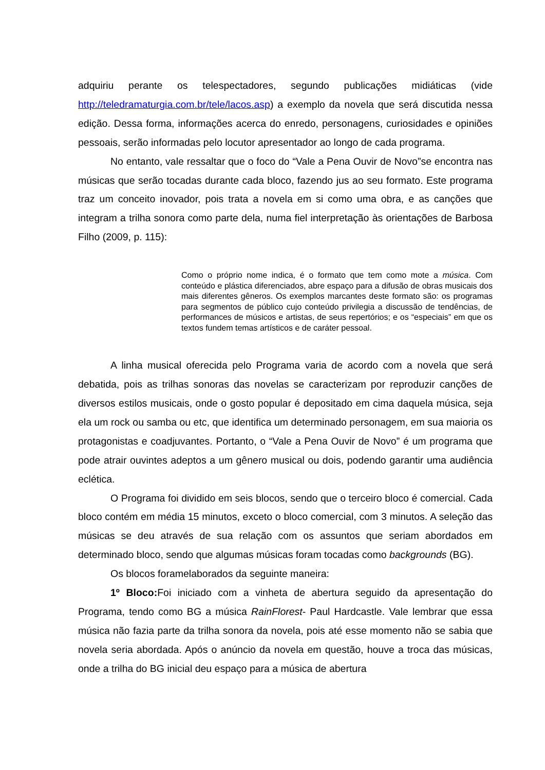adquiriu perante os telespectadores, segundo publicações midiáticas (vide http://teledramaturgia.com.br/tele/lacos.asp) a exemplo da novela que será discutida nessa edição. Dessa forma, informações acerca do enredo, personagens, curiosidades e opiniões pessoais, serão informadas pelo locutor apresentador ao longo de cada programa.
No entanto, vale ressaltar que o foco do “Vale a Pena Ouvir de Novo”se encontra nas músicas que serão tocadas durante cada bloco, fazendo jus ao seu formato. Este programa traz um conceito inovador, pois trata a novela em si como uma obra, e as canções que integram a trilha sonora como parte dela, numa fiel interpretação às orientações de Barbosa Filho (2009, p. 115):
Como o próprio nome indica, é o formato que tem como mote a música. Com conteúdo e plástica diferenciados, abre espaço para a difusão de obras musicais dos mais diferentes gêneros. Os exemplos marcantes deste formato são: os programas para segmentos de público cujo conteúdo privilegia a discussão de tendências, de performances de músicos e artistas, de seus repertórios; e os “especiais” em que os textos fundem temas artísticos e de caráter pessoal.
A linha musical oferecida pelo Programa varia de acordo com a novela que será debatida, pois as trilhas sonoras das novelas se caracterizam por reproduzir canções de diversos estilos musicais, onde o gosto popular é depositado em cima daquela música, seja ela um rock ou samba ou etc, que identifica um determinado personagem, em sua maioria os protagonistas e coadjuvantes. Portanto, o “Vale a Pena Ouvir de Novo” é um programa que pode atrair ouvintes adeptos a um gênero musical ou dois, podendo garantir uma audiência eclética.
O Programa foi dividido em seis blocos, sendo que o terceiro bloco é comercial. Cada bloco contém em média 15 minutos, exceto o bloco comercial, com 3 minutos. A seleção das músicas se deu através de sua relação com os assuntos que seriam abordados em determinado bloco, sendo que algumas músicas foram tocadas como backgrounds (BG).
Os blocos foramelaborados da seguinte maneira:
1º Bloco: Foi iniciado com a vinheta de abertura seguido da apresentação do Programa, tendo como BG a música RainFlorest- Paul Hardcastle. Vale lembrar que essa música não fazia parte da trilha sonora da novela, pois até esse momento não se sabia que novela seria abordada. Após o anúncio da novela em questão, houve a troca das músicas, onde a trilha do BG inicial deu espaço para a música de abertura